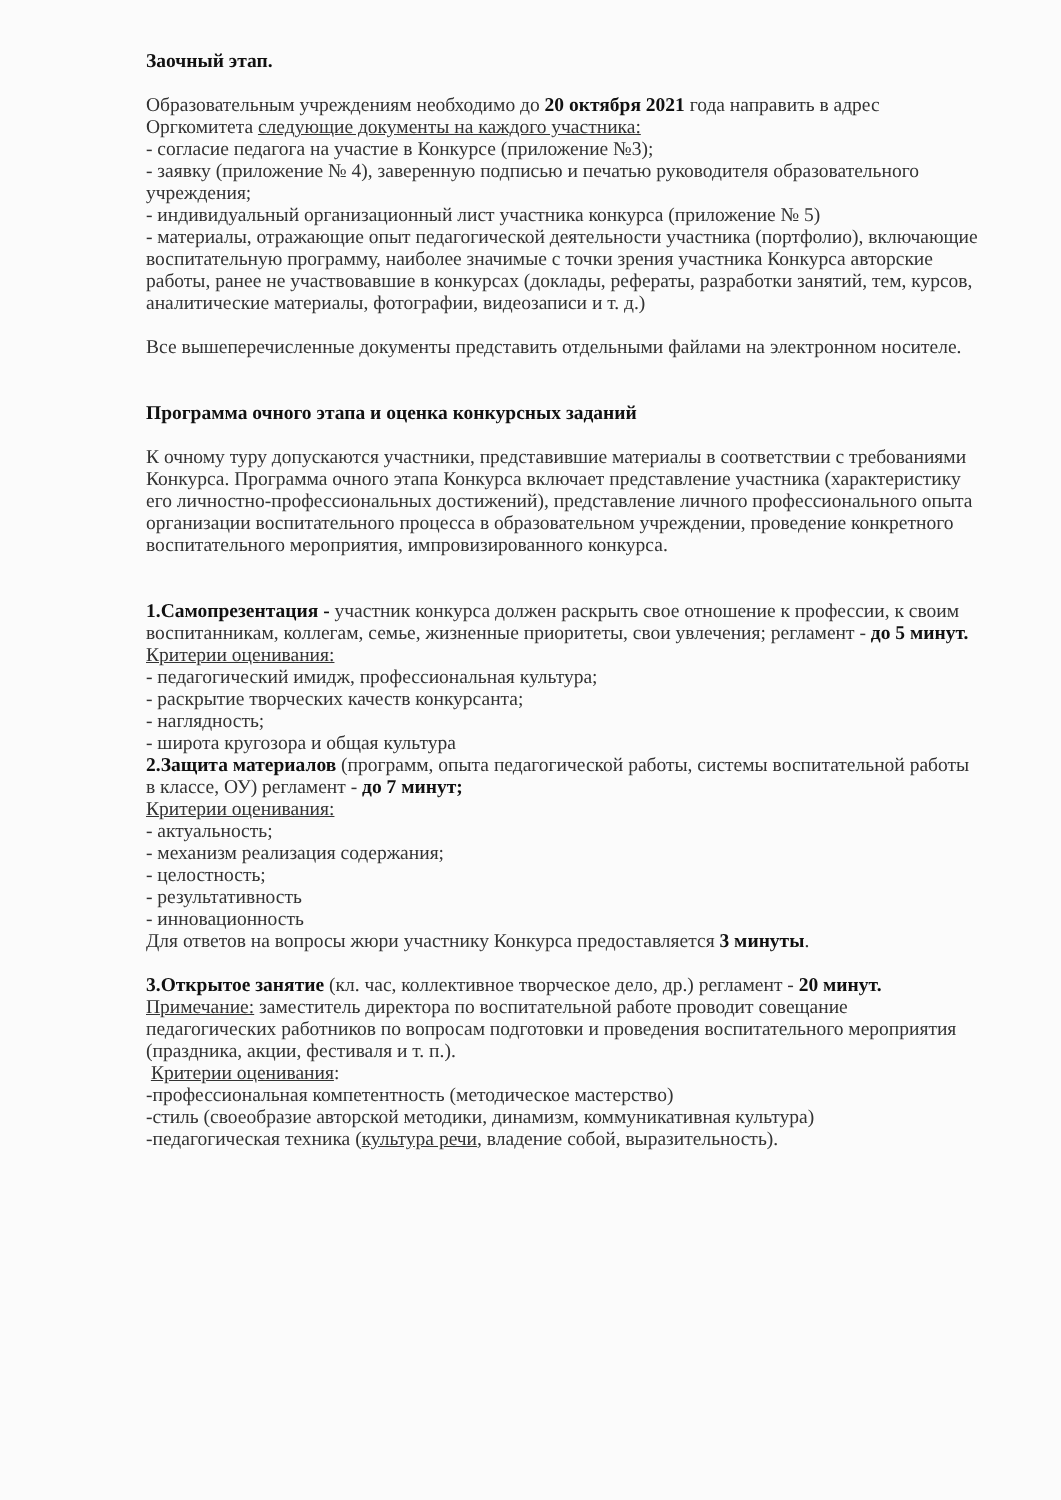Заочный этап.
Образовательным учреждениям необходимо до 20 октября 2021 года направить в адрес Оргкомитета следующие документы на каждого участника:
- согласие педагога на участие в Конкурсе (приложение №3);
- заявку (приложение № 4), заверенную подписью и печатью руководителя образовательного учреждения;
- индивидуальный организационный лист участника конкурса (приложение № 5)
- материалы, отражающие опыт педагогической деятельности участника (портфолио), включающие воспитательную программу, наиболее значимые с точки зрения участника Конкурса авторские работы, ранее не участвовавшие в конкурсах (доклады, рефераты, разработки занятий, тем, курсов, аналитические материалы, фотографии, видеозаписи и т. д.)
Все вышеперечисленные документы представить отдельными файлами на электронном носителе.
Программа очного этапа и оценка конкурсных заданий
К очному туру допускаются участники, представившие материалы в соответствии с требованиями Конкурса. Программа очного этапа Конкурса включает представление участника (характеристику его личностно-профессиональных достижений), представление личного профессионального опыта организации воспитательного процесса в образовательном учреждении, проведение конкретного воспитательного мероприятия, импровизированного конкурса.
1.Самопрезентация - участник конкурса должен раскрыть свое отношение к профессии, к своим воспитанникам, коллегам, семье, жизненные приоритеты, свои увлечения; регламент - до 5 минут.
Критерии оценивания:
- педагогический имидж, профессиональная культура;
- раскрытие творческих качеств конкурсанта;
- наглядность;
- широта кругозора и общая культура
2.Защита материалов (программ, опыта педагогической работы, системы воспитательной работы в классе, ОУ) регламент - до 7 минут;
Критерии оценивания:
- актуальность;
- механизм реализация содержания;
- целостность;
- результативность
- инновационность
Для ответов на вопросы жюри участнику Конкурса предоставляется 3 минуты.
3.Открытое занятие (кл. час, коллективное творческое дело, др.) регламент - 20 минут.
Примечание: заместитель директора по воспитательной работе проводит совещание педагогических работников по вопросам подготовки и проведения воспитательного мероприятия (праздника, акции, фестиваля и т. п.).
Критерии оценивания:
-профессиональная компетентность (методическое мастерство)
-стиль (своеобразие авторской методики, динамизм, коммуникативная культура)
-педагогическая техника (культура речи, владение собой, выразительность).